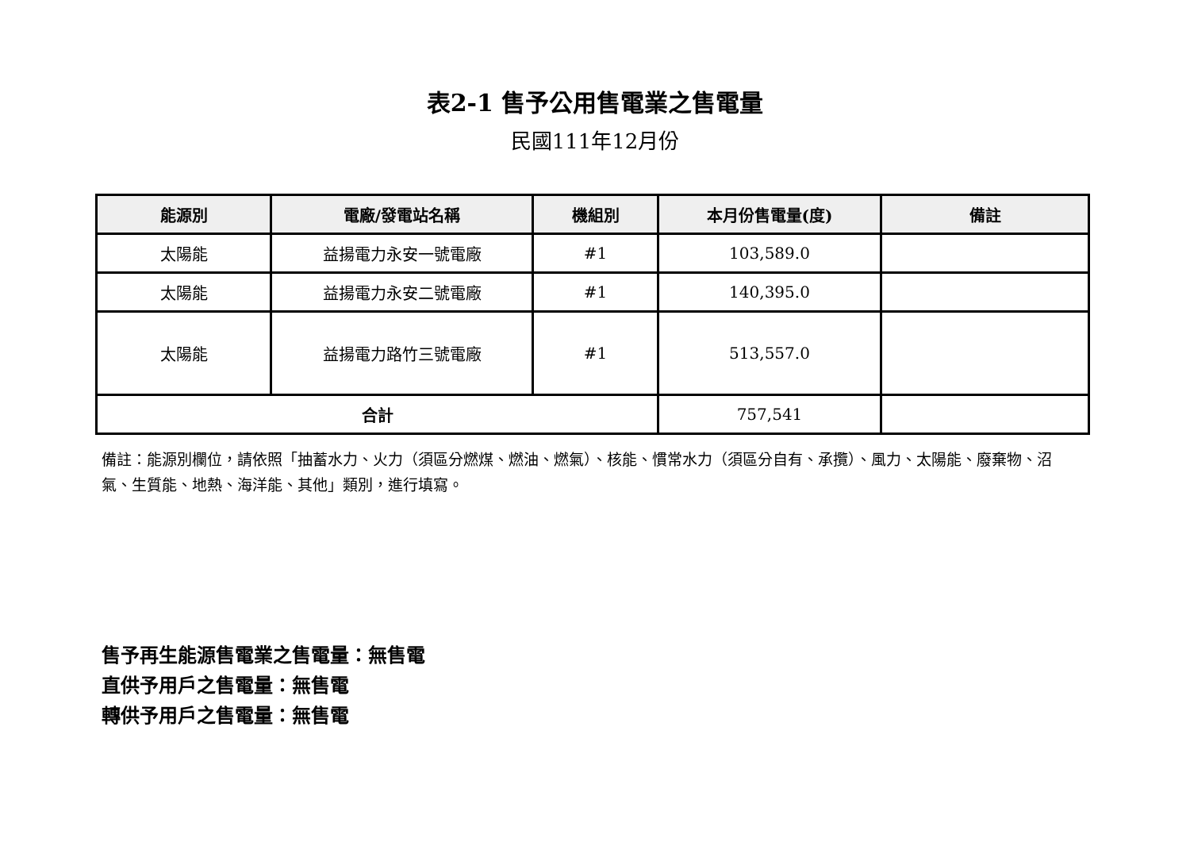表2-1 售予公用售電業之售電量
民國111年12月份
| 能源別 | 電廠/發電站名稱 | 機組別 | 本月份售電量(度) | 備註 |
| --- | --- | --- | --- | --- |
| 太陽能 | 益揚電力永安一號電廠 | #1 | 103,589.0 | |
| 太陽能 | 益揚電力永安二號電廠 | #1 | 140,395.0 | |
| 太陽能 | 益揚電力路竹三號電廠 | #1 | 513,557.0 | |
| 合計 | | | 757,541 | |
備註：能源別欄位，請依照「抽蓄水力、火力（須區分燃煤、燃油、燃氣）、核能、慣常水力（須區分自有、承攬）、風力、太陽能、廢棄物、沼氣、生質能、地熱、海洋能、其他」類別，進行填寫。
售予再生能源售電業之售電量：無售電
直供予用戶之售電量：無售電
轉供予用戶之售電量：無售電